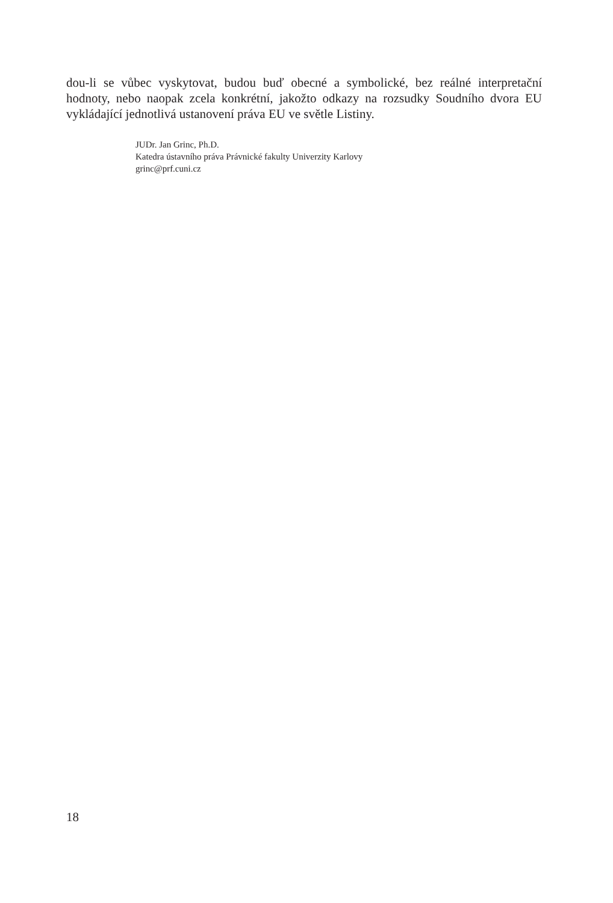dou-li se vůbec vyskytovat, budou buď obecné a symbolické, bez reálné interpretační hodnoty, nebo naopak zcela konkrétní, jakožto odkazy na rozsudky Soudního dvora EU vykládající jednotlivá ustanovení práva EU ve světle Listiny.
JUDr. Jan Grinc, Ph.D.
Katedra ústavního práva Právnické fakulty Univerzity Karlovy
grinc@prf.cuni.cz
18